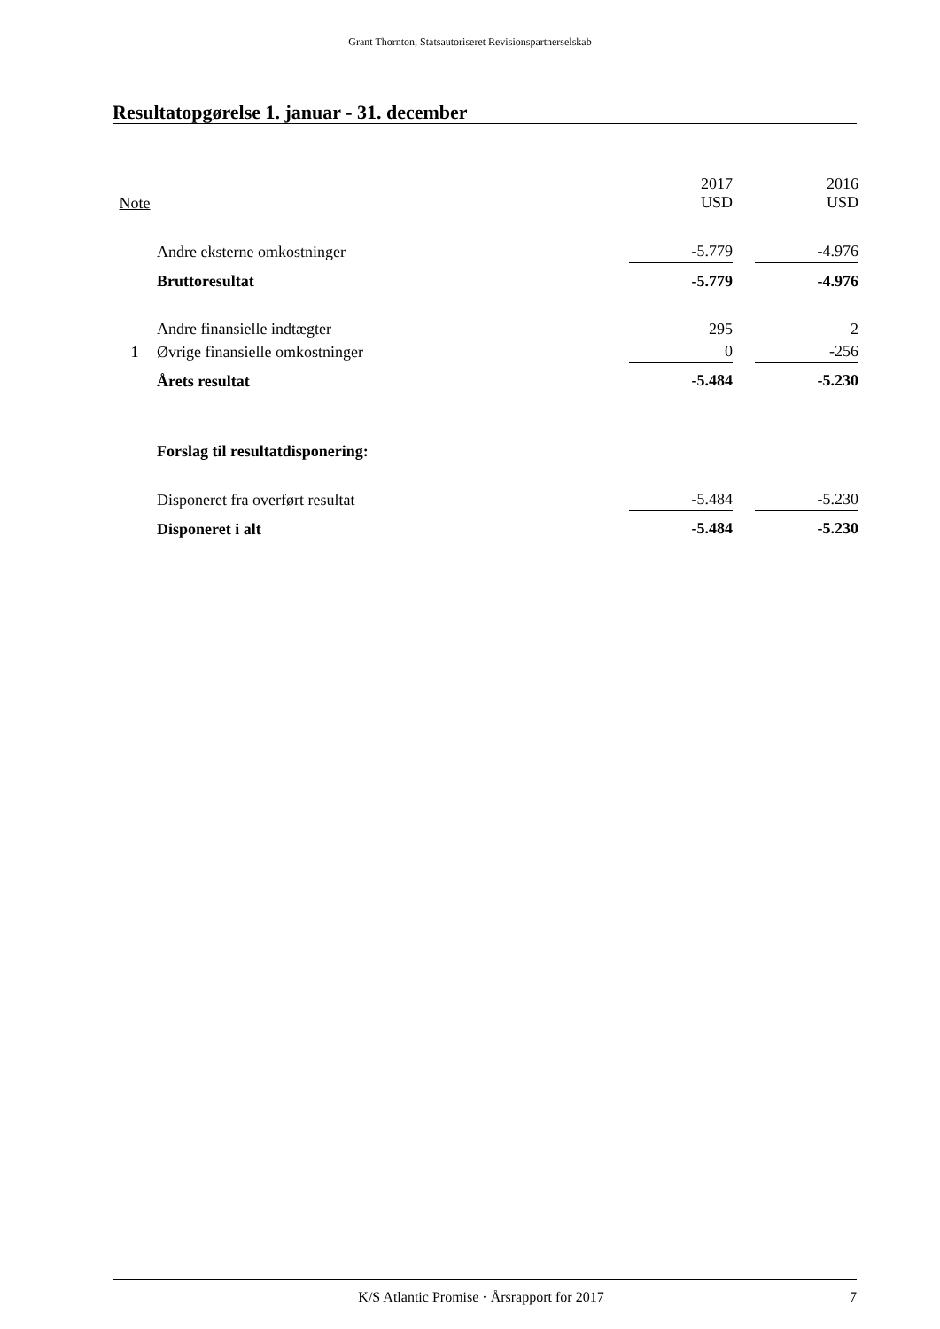Grant Thornton, Statsautoriseret Revisionspartnerselskab
Resultatopgørelse 1. januar - 31. december
| Note | | 2017 USD | | 2016 USD |
| | Andre eksterne omkostninger | -5.779 | | -4.976 |
| | Bruttoresultat | -5.779 | | -4.976 |
| | Andre finansielle indtægter | 295 | | 2 |
| 1 | Øvrige finansielle omkostninger | 0 | | -256 |
| | Årets resultat | -5.484 | | -5.230 |
| | Forslag til resultatdisponering: | | | |
| | Disponeret fra overført resultat | -5.484 | | -5.230 |
| | Disponeret i alt | -5.484 | | -5.230 |
K/S Atlantic Promise · Årsrapport for 2017 7